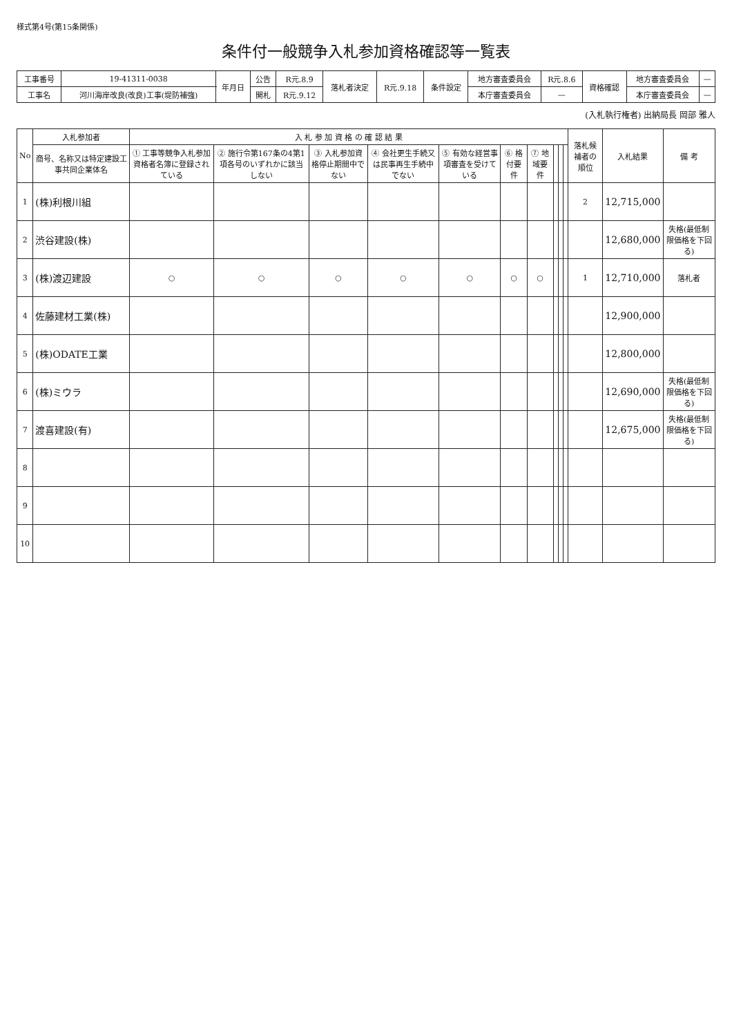様式第4号(第15条関係)
条件付一般競争入札参加資格確認等一覧表
| 工事番号 | 19-41311-0038 | 年月日 | 公告 | R元.8.9 | 落札者決定 | R元.9.18 | 条件設定 | 地方審査委員会 | R元.8.6 | 資格確認 | 地方審査委員会 | — |
| 工事名 | 河川海岸改良(改良)工事(堤防補強) | | 開札 | R元.9.12 | | | | 本庁審査委員会 | — | | 本庁審査委員会 | — |
(入札執行権者) 出納局長 岡部 雅人
| No | 入札参加者 | 入 札 参 加 資 格 の 確 認 結 果 | | | | | | | | | | 落札候補者の順位 | 入札結果 | 備 考 |
| --- | --- | --- | --- | --- | --- | --- | --- | --- | --- | --- | --- | --- | --- | --- |
| | 商号、名称又は特定建設工事共同企業体名 | ① 工事等競争入札参加資格者名簿に登録されている | ② 施行令第167条の4第1項各号のいずれかに該当しない | ③ 入札参加資格停止期間中でない | ④ 会社更生手続又は民事再生手続中でない | ⑤ 有効な経営事項審査を受けている | ⑥ 格付要件 | ⑦ 地域要件 | | | | | | |
| 1 | (株)利根川組 | | | | | | | | | | | 2 | 12,715,000 | |
| 2 | 渋谷建設(株) | | | | | | | | | | | | 12,680,000 | 失格(最低制限価格を下回る) |
| 3 | (株)渡辺建設 | ○ | ○ | ○ | ○ | ○ | ○ | ○ | | | | 1 | 12,710,000 | 落札者 |
| 4 | 佐藤建材工業(株) | | | | | | | | | | | | 12,900,000 | |
| 5 | (株)ODATE工業 | | | | | | | | | | | | 12,800,000 | |
| 6 | (株)ミウラ | | | | | | | | | | | | 12,690,000 | 失格(最低制限価格を下回る) |
| 7 | 渡喜建設(有) | | | | | | | | | | | | 12,675,000 | 失格(最低制限価格を下回る) |
| 8 | | | | | | | | | | | | | | |
| 9 | | | | | | | | | | | | | | |
| 10 | | | | | | | | | | | | | | |